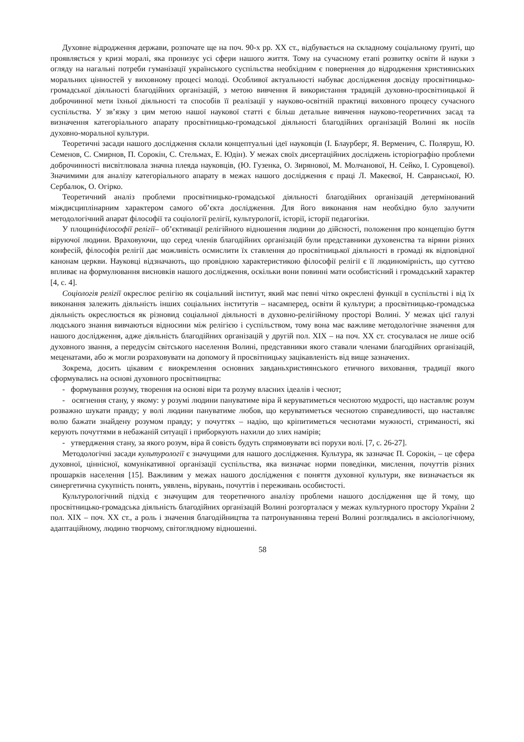Духовне відродження держави, розпочате ще на поч. 90-х рр. ХХ ст., відбувається на складному соціальному ґрунті, що проявляється у кризі моралі, яка пронизує усі сфери нашого життя. Тому на сучасному етапі розвитку освіти й науки з огляду на нагальні потреби гуманізації українського суспільства необхідним є повернення до відродження християнських моральних цінностей у виховному процесі молоді. Особливої актуальності набуває дослідження досвіду просвітницько-громадської діяльності благодійних організацій, з метою вивчення й використання традицій духовно-просвітницької й доброчинної мети їхньої діяльності та способів її реалізації у науково-освітній практиці виховного процесу сучасного суспільства. У зв’язку з цим метою нашої наукової статті є більш детальне вивчення науково-теоретичних засад та визначення категоріального апарату просвітницько-громадської діяльності благодійних організацій Волині як носіїв духовно-моральної культури.
Теоретичні засади нашого дослідження склали концептуальні ідеї науковців (І. Блаурберг, Я. Верменич, С. Поляруш, Ю. Семенов, С. Смирнов, П. Сорокін, С. Стельмах, Е. Юдін). У межах своїх дисертаційних досліджень історіографію проблеми доброчинності висвітлювала значна плеяда науковців, (Ю. Гузенка, О. Зирянової, М. Молчанової, Н. Сейко, І. Суровцевої). Значимими для аналізу категоріального апарату в межах нашого дослідження є праці Л. Макеєвої, Н. Савранської, Ю. Сербалюк, О. Огірко.
Теоретичний аналіз проблеми просвітницько-громадської діяльності благодійних організацій детермінований міждисциплінарним характером самого об’єкта дослідження. Для його виконання нам необхідно було залучити методологічний апарат філософії та соціології релігії, культурології, історії, історії педагогіки.
У площиніфілософії релігії– об’єктивації релігійного відношення людини до дійсності, положення про концепцію буття віруючої людини. Враховуючи, що серед членів благодійних організацій були представники духовенства та віряни різних конфесій, філософія релігії дає можливість осмислити їх ставлення до просвітницької діяльності в громаді як відповідної канонам церкви. Науковці відзначають, що провідною характеристикою філософії релігії є її людиномірність, що суттєво впливає на формулювання висновків нашого дослідження, оскільки вони повинні мати особистісний і громадський характер [4, с. 4].
Соціологія релігії окреслює релігію як соціальний інститут, який має певні чітко окреслені функції в суспільстві і від їх виконання залежить діяльність інших соціальних інститутів – насамперед, освіти й культури; а просвітницько-громадська діяльність окреслюється як різновид соціальної діяльності в духовно-релігійному просторі Волині. У межах цієї галузі людського знання вивчаються відносини між релігією і суспільством, тому вона має важливе методологічне значення для нашого дослідження, адже діяльність благодійних організацій у другій пол. ХІХ – на поч. ХХ ст. стосувалася не лише осіб духовного звання, а передусім світського населення Волині, представники якого ставали членами благодійних організацій, меценатами, або ж могли розраховувати на допомогу й просвітницьку зацікавленість від вище зазначених.
Зокрема, досить цікавим є виокремлення основних завданьхристиянського етичного виховання, традиції якого сформувались на основі духовного просвітництва:
- формування розуму, творення на основі віри та розуму власних ідеалів і чеснот;
- осягнення стану, у якому: у розумі людини пануватиме віра й керуватиметься чеснотою мудрості, що наставляє розум розважно шукати правду; у волі людини пануватиме любов, що керуватиметься чеснотою справедливості, що наставляє волю бажати знайдену розумом правду; у почуттях – надію, що кріпитиметься чеснотами мужності, стриманості, які керують почуттями в небажаній ситуації і приборкують нахили до злих намірів;
- утвердження стану, за якого розум, віра й совість будуть спрямовувати всі порухи волі. [7, с. 26-27].
Методологічні засади культурології є значущими для нашого дослідження. Культура, як зазначає П. Сорокін, – це сфера духовної, ціннісної, комунікативної організації суспільства, яка визначає норми поведінки, мислення, почуттів різних прошарків населення [15]. Важливим у межах нашого дослідження є поняття духовної культури, яке визначається як синергетична сукупність понять, уявлень, вірувань, почуттів і переживань особистості.
Культурологічний підхід є значущим для теоретичного аналізу проблеми нашого дослідження ще й тому, що просвітницько-громадська діяльність благодійних організацій Волині розгорталася у межах культурного простору України 2 пол. ХІХ – поч. ХХ ст., а роль і значення благодійництва та патронуванняна терені Волині розглядались в аксіологічному, адаптаційному, людино творчому, світоглядному відношенні.
58